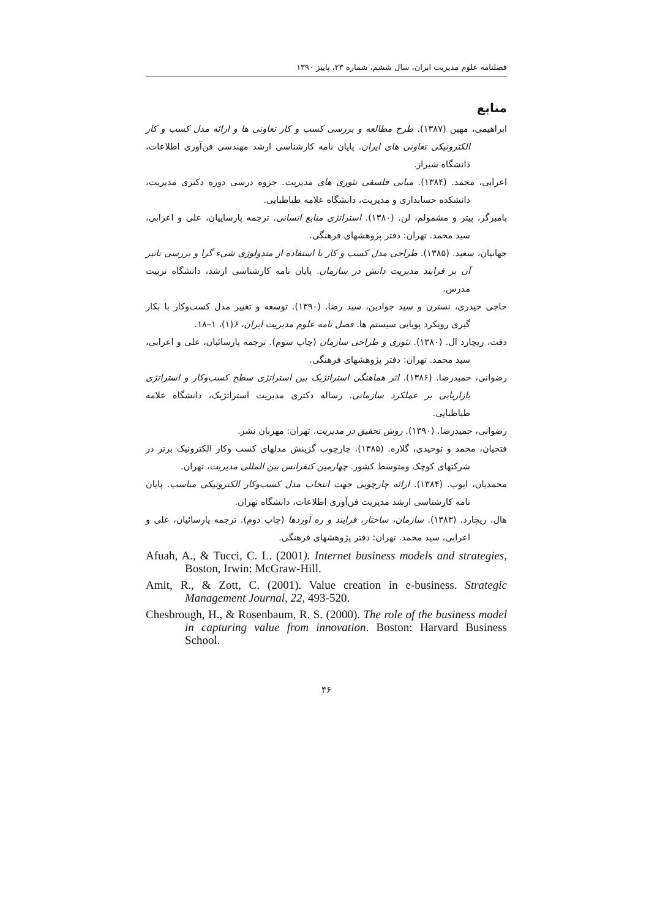فصلنامه علوم مدیریت ایران، سال ششم، شماره ۲۳، پاییز ۱۳۹۰
منابع
ابراهیمی، مهین (۱۳۸۷). طرح مطالعه و بررسی کسب و کار تعاونی ها و ارائه مدل کسب و کار الکترونیکی تعاونی های ایران. پایان نامه کارشناسی ارشد مهندسی فن‌آوری اطلاعات، دانشگاه شیراز.
اعرابی، محمد. (۱۳۸۴). مبانی فلسفی تئوری های مدیریت. جزوه درسی دوره دکتری مدیریت، دانشکده حسابداری و مدیریت، دانشگاه علامه طباطبایی.
بامبرگر، پیتر و مشمولم، لن. (۱۳۸۰). استراتژی منابع انسانی. ترجمه پارساییان، علی و اعرابی، سید محمد. تهران: دفتر پژوهشهای فرهنگی.
جهانیان، سعید. (۱۳۸۵). طراحی مدل کسب و کار با استفاده از متدولوژی شیء گرا و بررسی تاثیر آن بر فرایند مدیریت دانش در سازمان. پایان نامه کارشناسی ارشد، دانشگاه تربیت مدرس.
حاجی حیدری، نسترن و سید جوادین، سید رضا. (۱۳۹۰). توسعه و تغییر مدل کسب‌وکار با بکار گیری رویکرد پویایی سیستم ها. فصل نامه علوم مدیریت ایران، ۶(۱)، ۱–۱۸.
دفت، ریچارد ال. (۱۳۸۰). تئوری و طراحی سازمان (چاپ سوم). ترجمه پارسائیان، علی و اعرابی، سید محمد. تهران: دفتر پژوهشهای فرهنگی.
رضوانی، حمیدرضا. (۱۳۸۶). اثر هماهنگی استراتژیک بین استراتژی سطح کسب‌وکار و استراتژی بازاریابی بر عملکرد سازمانی. رساله دکتری مدیریت استراتژیک، دانشگاه علامه طباطبایی.
رضوانی، حمیدرضا. (۱۳۹۰). روش تحقیق در مدیریت. تهران: مهربان نشر.
فتحیان، محمد و توحیدی، گلاره. (۱۳۸۵). چارچوب گزینش مدلهای کسب وکار الکترونیک برتر در شرکتهای کوچک ومتوسط کشور. چهارمین کنفرانس بین المللی مدیریت، تهران.
محمدیان، ایوب. (۱۳۸۴). ارائه چارچوبی جهت انتخاب مدل کسب‌وکار الکترونیکی مناسب. پایان نامه کارشناسی ارشد مدیریت فن‌آوری اطلاعات، دانشگاه تهران.
هال، ریچارد. (۱۳۸۳). سازمان، ساختار، فرایند و ره آوردها (چاپ دوم). ترجمه پارسائیان، علی و اعرابی، سید محمد. تهران: دفتر پژوهشهای فرهنگی.
Afuah, A., & Tucci, C. L. (2001). Internet business models and strategies, Boston, Irwin: McGraw-Hill.
Amit, R., & Zott, C. (2001). Value creation in e-business. Strategic Management Journal, 22, 493-520.
Chesbrough, H., & Rosenbaum, R. S. (2000). The role of the business model in capturing value from innovation. Boston: Harvard Business School.
۴۶